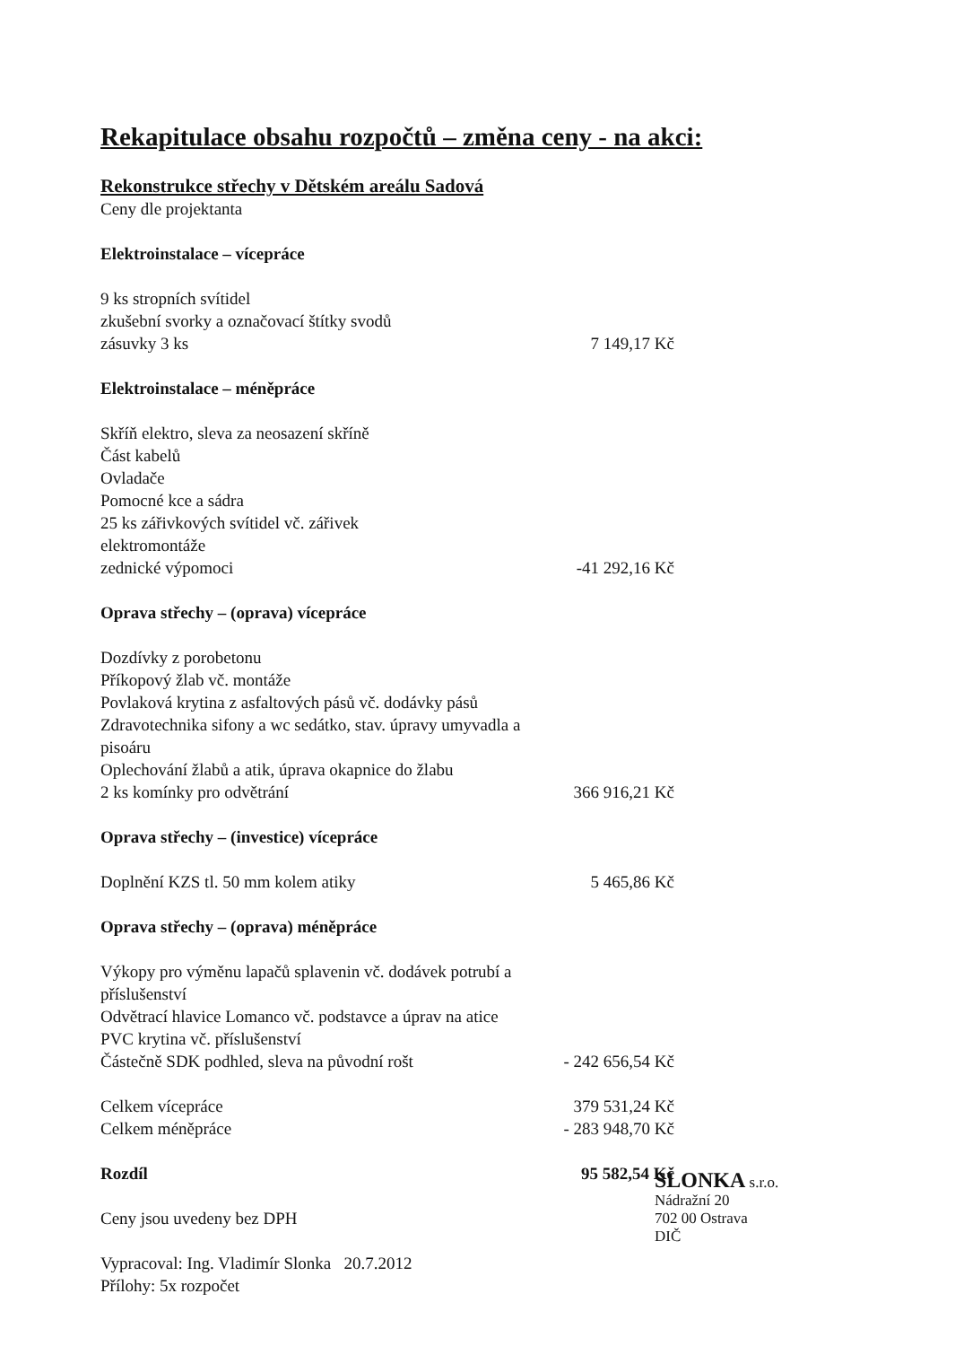Rekapitulace obsahu rozpočtů – změna ceny - na akci:
Rekonstrukce střechy v Dětském areálu Sadová
Ceny dle projektanta
| Elektroinstalace – vícepráce | |
| 9 ks stropních svítidel | |
| zkušební svorky a označovací štítky svodů | |
| zásuvky 3 ks | 7 149,17 Kč |
| Elektroinstalace – méněpráce | |
| Skříň elektro, sleva za neosazení skříně | |
| Část kabelů | |
| Ovladače | |
| Pomocné kce a sádra | |
| 25 ks zářivkových svítidel vč. zářivek | |
| elektromontáže | |
| zednické výpomoci | -41 292,16 Kč |
| Oprava střechy – (oprava) vícepráce | |
| Dozdívky z porobetonu | |
| Příkopový žlab vč. montáže | |
| Povlaková krytina z asfaltových pásů vč. dodávky pásů | |
| Zdravotechnika sifony a wc sedátko, stav. úpravy umyvadla a pisoáru | |
| Oplechování žlabů a atik, úprava okapnice do žlabu | |
| 2 ks komínky pro odvětrání | 366 916,21 Kč |
| Oprava střechy – (investice) vícepráce | |
| Doplnění KZS tl. 50 mm kolem atiky | 5 465,86 Kč |
| Oprava střechy – (oprava) méněpráce | |
| Výkopy pro výměnu lapačů splavenin vč. dodávek potrubí a příslušenství | |
| Odvětrací hlavice Lomanco vč. podstavce a úprav na atice | |
| PVC krytina vč. příslušenství | |
| Částečně SDK podhled, sleva na původní rošt | - 242 656,54 Kč |
| Celkem vícepráce | 379 531,24 Kč |
| Celkem méněpráce | - 283 948,70 Kč |
| Rozdíl | 95 582,54 Kč |
Ceny jsou uvedeny bez DPH
Vypracoval: Ing. Vladimír Slonka 20.7.2012
Přílohy: 5x rozpočet
SLONKA s.r.o.
Nádražní 20
702 00 Ostrava
DIČ